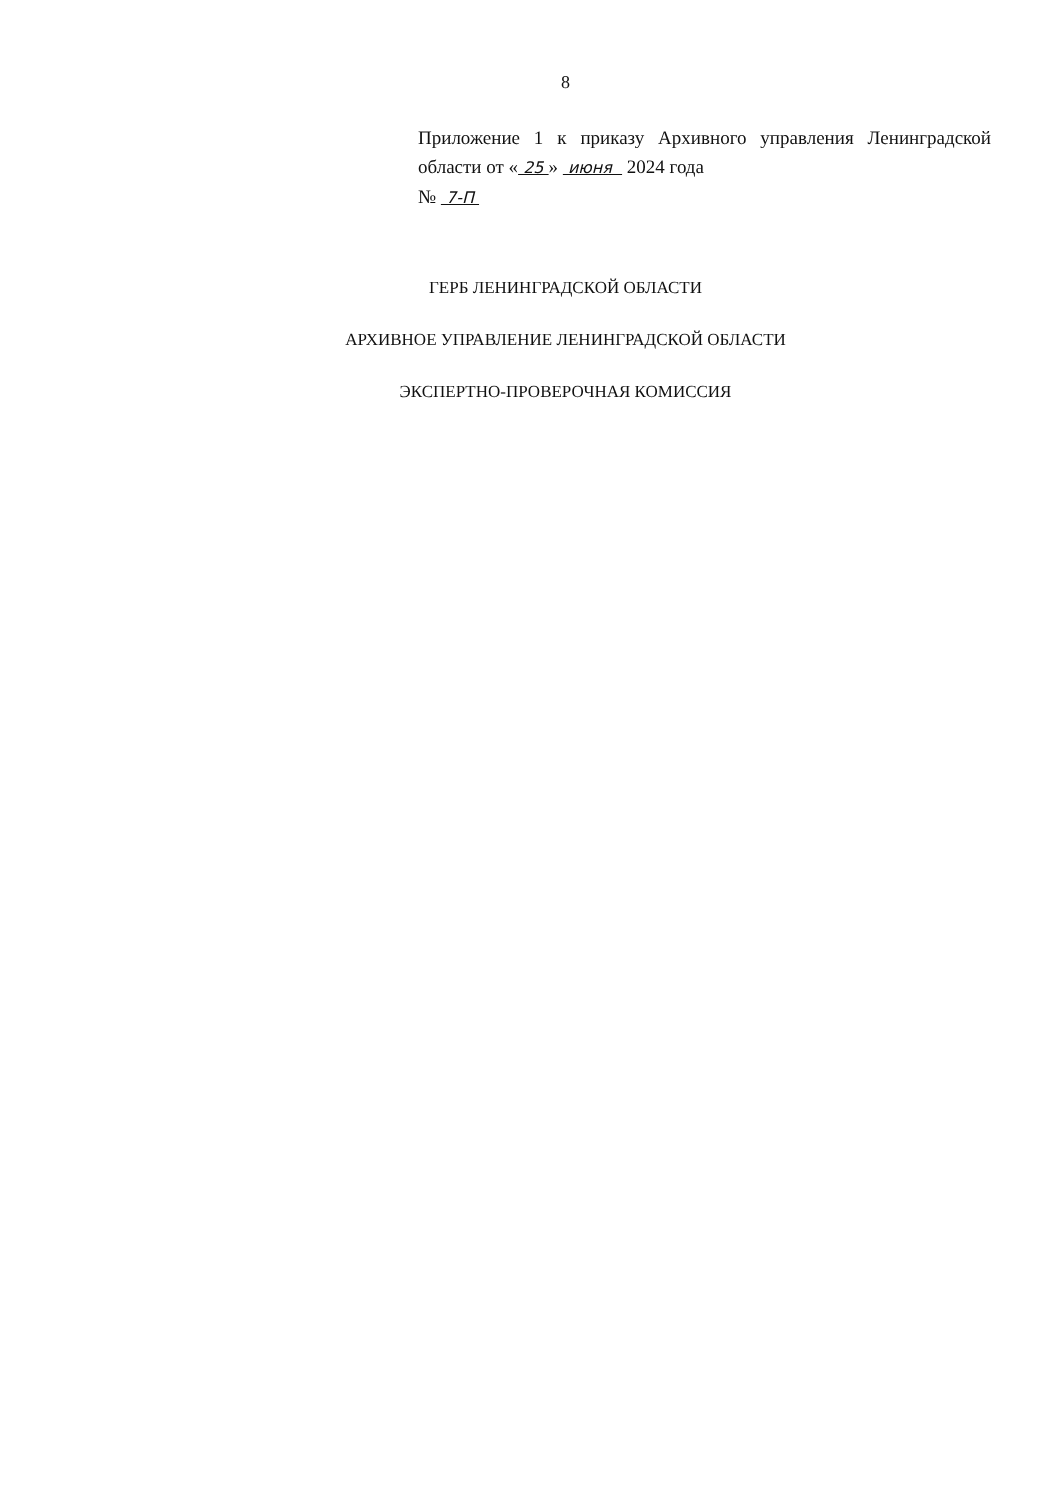8
Приложение 1 к приказу Архивного управления Ленинградской области от « 25 » июня 2024 года
№ 7-П
ГЕРБ ЛЕНИНГРАДСКОЙ ОБЛАСТИ
АРХИВНОЕ УПРАВЛЕНИЕ ЛЕНИНГРАДСКОЙ ОБЛАСТИ
ЭКСПЕРТНО-ПРОВЕРОЧНАЯ КОМИССИЯ